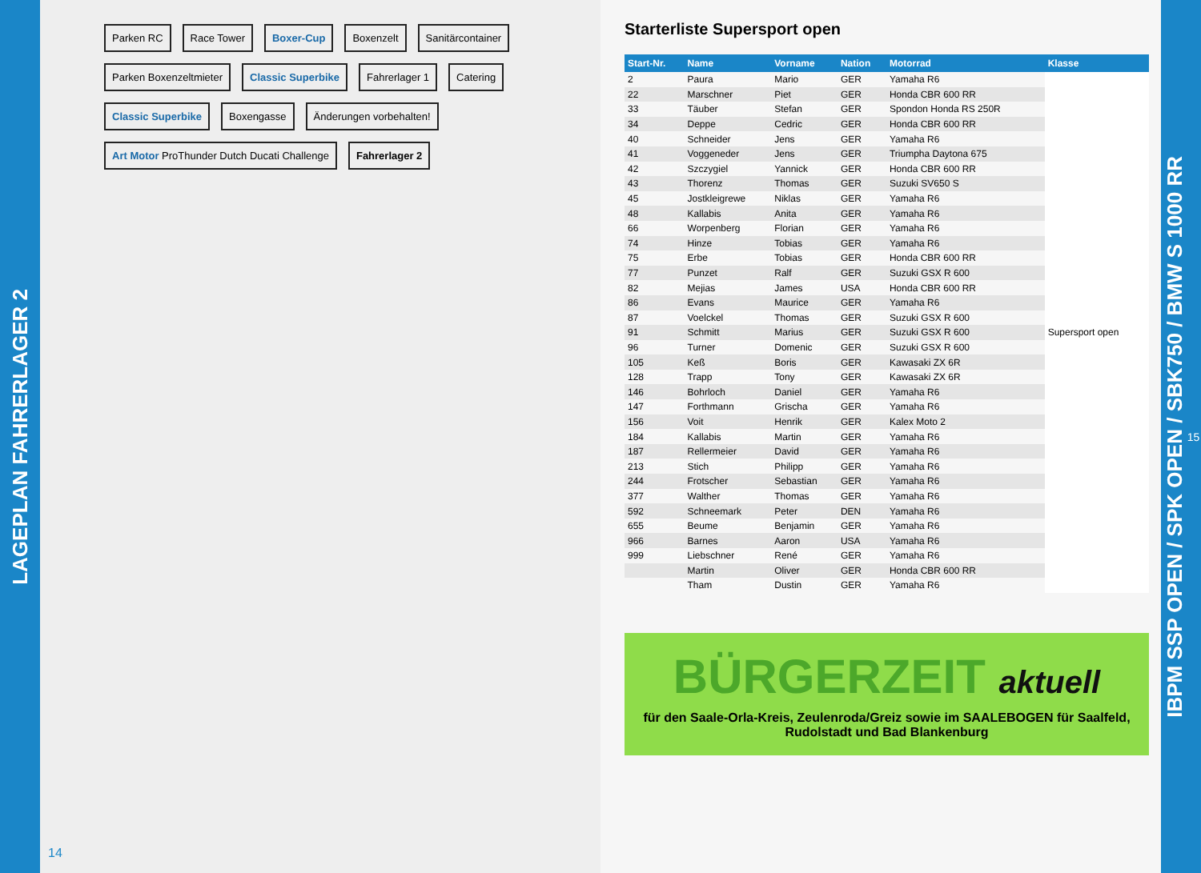LAGEPLAN FAHRERLAGER 2
Parken RC
Race Tower
Boxer-Cup
Boxenzelt
Sanitärcontainer
Parken Boxenzeltmieter
Classic Superbike
Fahrerlager 1
Catering
Classic Superbike
Boxengasse
Änderungen vorbehalten!
Art Motor ProThunder Dutch Ducati Challenge
Fahrerlager 2
14
Starterliste Supersport open
| Start-Nr. | Name | Vorname | Nation | Motorrad | Klasse |
| --- | --- | --- | --- | --- | --- |
| 2 | Paura | Mario | GER | Yamaha R6 | Supersport open |
| 22 | Marschner | Piet | GER | Honda CBR 600 RR | |
| 33 | Täuber | Stefan | GER | Spondon Honda RS 250R | |
| 34 | Deppe | Cedric | GER | Honda CBR 600 RR | |
| 40 | Schneider | Jens | GER | Yamaha R6 | |
| 41 | Voggeneder | Jens | GER | Triumpha Daytona 675 | |
| 42 | Szczygiel | Yannick | GER | Honda CBR 600 RR | |
| 43 | Thorenz | Thomas | GER | Suzuki SV650 S | |
| 45 | Jostkleigrewe | Niklas | GER | Yamaha R6 | |
| 48 | Kallabis | Anita | GER | Yamaha R6 | |
| 66 | Worpenberg | Florian | GER | Yamaha R6 | |
| 74 | Hinze | Tobias | GER | Yamaha R6 | |
| 75 | Erbe | Tobias | GER | Honda CBR 600 RR | |
| 77 | Punzet | Ralf | GER | Suzuki GSX R 600 | |
| 82 | Mejias | James | USA | Honda CBR 600 RR | |
| 86 | Evans | Maurice | GER | Yamaha R6 | |
| 87 | Voelckel | Thomas | GER | Suzuki GSX R 600 | |
| 91 | Schmitt | Marius | GER | Suzuki GSX R 600 | |
| 96 | Turner | Domenic | GER | Suzuki GSX R 600 | |
| 105 | Keß | Boris | GER | Kawasaki ZX 6R | |
| 128 | Trapp | Tony | GER | Kawasaki ZX 6R | |
| 146 | Bohrloch | Daniel | GER | Yamaha R6 | |
| 147 | Forthmann | Grischa | GER | Yamaha R6 | |
| 156 | Voit | Henrik | GER | Kalex Moto 2 | |
| 184 | Kallabis | Martin | GER | Yamaha R6 | |
| 187 | Rellermeier | David | GER | Yamaha R6 | |
| 213 | Stich | Philipp | GER | Yamaha R6 | |
| 244 | Frotscher | Sebastian | GER | Yamaha R6 | |
| 377 | Walther | Thomas | GER | Yamaha R6 | |
| 592 | Schneemark | Peter | DEN | Yamaha R6 | |
| 655 | Beume | Benjamin | GER | Yamaha R6 | |
| 966 | Barnes | Aaron | USA | Yamaha R6 | |
| 999 | Liebschner | René | GER | Yamaha R6 | |
| | Martin | Oliver | GER | Honda CBR 600 RR | |
| | Tham | Dustin | GER | Yamaha R6 | |
BÜRGERZEIT aktuell
für den Saale-Orla-Kreis, Zeulenroda/Greiz sowie im SAALEBOGEN für Saalfeld, Rudolstadt und Bad Blankenburg
IBPM SSP OPEN / SPK OPEN / SBK750 / BMW S 1000 RR 15